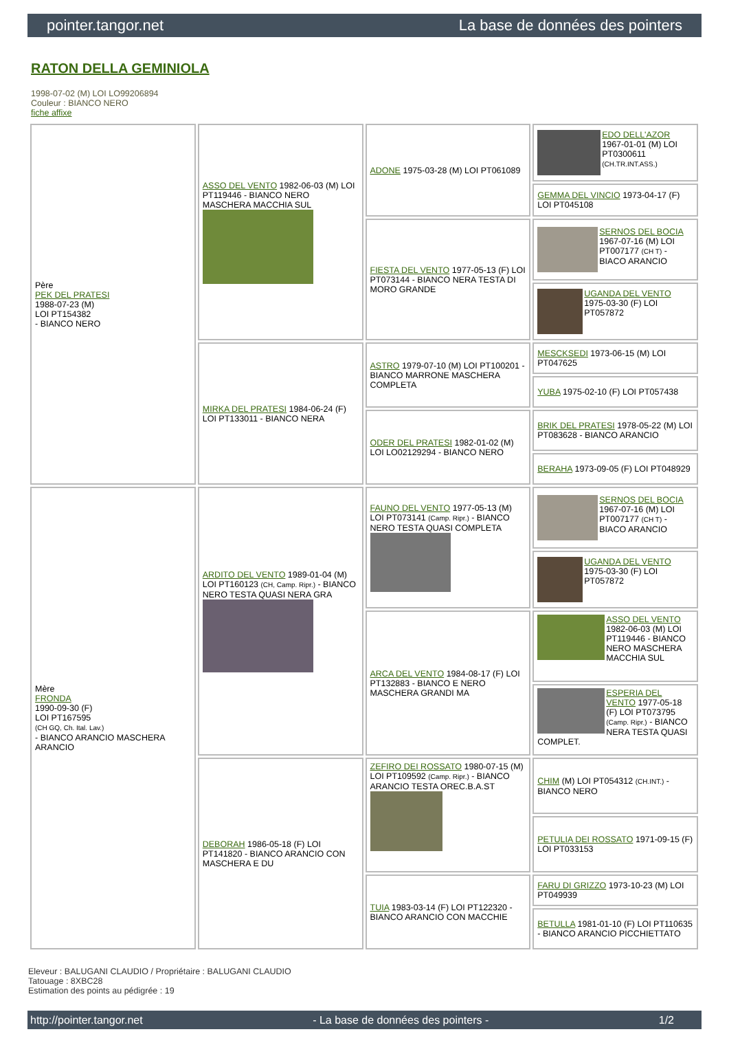pointer.tangor.net La base de données des pointers
RATON DELLA GEMINIOLA
1998-07-02 (M) LOI LO99206894
Couleur : BIANCO NERO
fiche affixe
| Père PEK DEL PRATESI 1988-07-23 (M) LOI PT154382 - BIANCO NERO | ASSO DEL VENTO 1982-06-03 (M) LOI PT119446 - BIANCO NERO MASCHERA MACCHIA SUL | ADONE 1975-03-28 (M) LOI PT061089 | EDO DELL'AZOR 1967-01-01 (M) LOI PT0300611 (CH.TR.INT.ASS.) |
| | | | GEMMA DEL VINCIO 1973-04-17 (F) LOI PT045108 |
| | | FIESTA DEL VENTO 1977-05-13 (F) LOI PT073144 - BIANCO NERA TESTA DI MORO GRANDE | SERNOS DEL BOCIA 1967-07-16 (M) LOI PT007177 (CH T) - BIACO ARANCIO |
| | | | UGANDA DEL VENTO 1975-03-30 (F) LOI PT057872 |
| | MIRKA DEL PRATESI 1984-06-24 (F) LOI PT133011 - BIANCO NERA | ASTRO 1979-07-10 (M) LOI PT100201 - BIANCO MARRONE MASCHERA COMPLETA | MESCKSEDI 1973-06-15 (M) LOI PT047625 |
| | | | YUBA 1975-02-10 (F) LOI PT057438 |
| | | ODER DEL PRATESI 1982-01-02 (M) LOI LO02129294 - BIANCO NERO | BRIK DEL PRATESI 1978-05-22 (M) LOI PT083628 - BIANCO ARANCIO |
| | | | BERAHA 1973-09-05 (F) LOI PT048929 |
| Mère FRONDA 1990-09-30 (F) LOI PT167595 (CH GQ, Ch. Ital. Lav.) - BIANCO ARANCIO MASCHERA ARANCIO | ARDITO DEL VENTO 1989-01-04 (M) LOI PT160123 (CH, Camp. Ripr.) - BIANCO NERO TESTA QUASI NERA GRA | FAUNO DEL VENTO 1977-05-13 (M) LOI PT073141 (Camp. Ripr.) - BIANCO NERO TESTA QUASI COMPLETA | SERNOS DEL BOCIA 1967-07-16 (M) LOI PT007177 (CH T) - BIACO ARANCIO |
| | | | UGANDA DEL VENTO 1975-03-30 (F) LOI PT057872 |
| | | ARCA DEL VENTO 1984-08-17 (F) LOI PT132883 - BIANCO E NERO MASCHERA GRANDI MA | ASSO DEL VENTO 1982-06-03 (M) LOI PT119446 - BIANCO NERO MASCHERA MACCHIA SUL |
| | | | ESPERIA DEL VENTO 1977-05-18 (F) LOI PT073795 (Camp. Ripr.) - BIANCO NERA TESTA QUASI COMPLET. |
| | DEBORAH 1986-05-18 (F) LOI PT141820 - BIANCO ARANCIO CON MASCHERA E DU | ZEFIRO DEI ROSSATO 1980-07-15 (M) LOI PT109592 (Camp. Ripr.) - BIANCO ARANCIO TESTA OREC.B.A.ST | CHIM (M) LOI PT054312 (CH.INT.) - BIANCO NERO |
| | | | PETULIA DEI ROSSATO 1971-09-15 (F) LOI PT033153 |
| | | TUIA 1983-03-14 (F) LOI PT122320 - BIANCO ARANCIO CON MACCHIE | FARU DI GRIZZO 1973-10-23 (M) LOI PT049939 |
| | | | BETULLA 1981-01-10 (F) LOI PT110635 - BIANCO ARANCIO PICCHIETTATO |
Eleveur : BALUGANI CLAUDIO / Propriétaire : BALUGANI CLAUDIO
Tatouage : 8XBC28
Estimation des points au pédigrée : 19
http://pointer.tangor.net - La base de données des pointers - 1/2